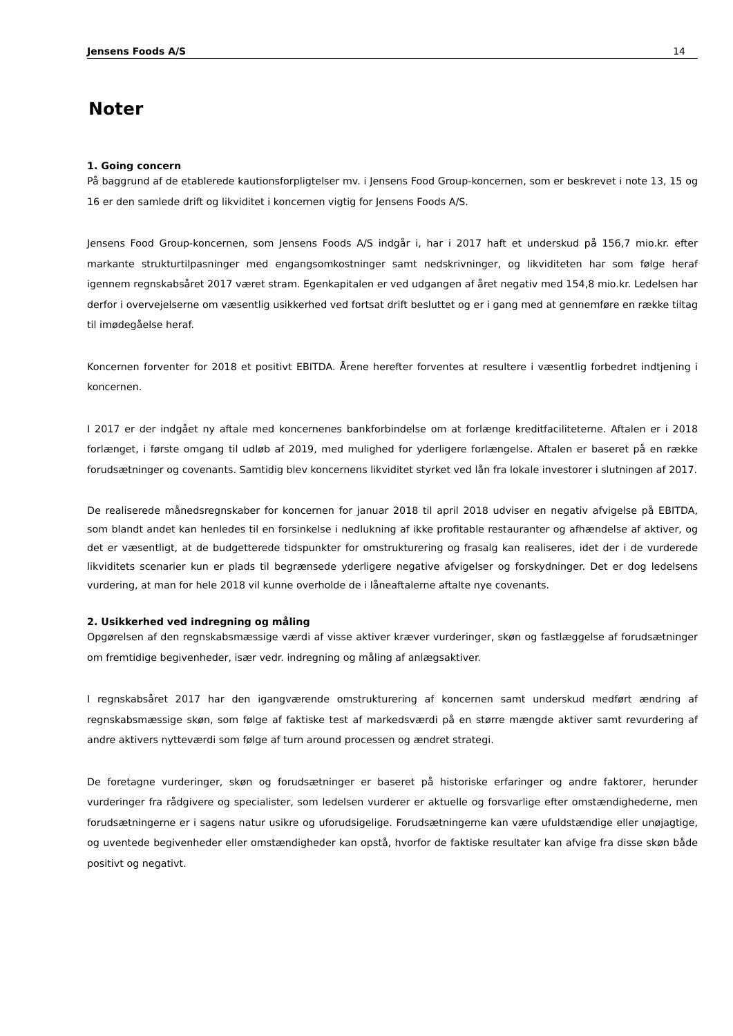Jensens Foods A/S 14
Noter
1. Going concern
På baggrund af de etablerede kautionsforpligtelser mv. i Jensens Food Group-koncernen, som er beskrevet i note 13, 15 og 16 er den samlede drift og likviditet i koncernen vigtig for Jensens Foods A/S.
Jensens Food Group-koncernen, som Jensens Foods A/S indgår i, har i 2017 haft et underskud på 156,7 mio.kr. efter markante strukturtilpasninger med engangsomkostninger samt nedskrivninger, og likviditeten har som følge heraf igennem regnskabsåret 2017 været stram. Egenkapitalen er ved udgangen af året negativ med 154,8 mio.kr. Ledelsen har derfor i overvejelserne om væsentlig usikkerhed ved fortsat drift besluttet og er i gang med at gennemføre en række tiltag til imødegåelse heraf.
Koncernen forventer for 2018 et positivt EBITDA. Årene herefter forventes at resultere i væsentlig forbedret indtjening i koncernen.
I 2017 er der indgået ny aftale med koncernenes bankforbindelse om at forlænge kreditfaciliteterne. Aftalen er i 2018 forlænget, i første omgang til udløb af 2019, med mulighed for yderligere forlængelse. Aftalen er baseret på en række forudsætninger og covenants. Samtidig blev koncernens likviditet styrket ved lån fra lokale investorer i slutningen af 2017.
De realiserede månedsregnskaber for koncernen for januar 2018 til april 2018 udviser en negativ afvigelse på EBITDA, som blandt andet kan henledes til en forsinkelse i nedlukning af ikke profitable restauranter og afhændelse af aktiver, og det er væsentligt, at de budgetterede tidspunkter for omstrukturering og frasalg kan realiseres, idet der i de vurderede likviditets scenarier kun er plads til begrænsede yderligere negative afvigelser og forskydninger. Det er dog ledelsens vurdering, at man for hele 2018 vil kunne overholde de i låneaftalerne aftalte nye covenants.
2. Usikkerhed ved indregning og måling
Opgørelsen af den regnskabsmæssige værdi af visse aktiver kræver vurderinger, skøn og fastlæggelse af forudsætninger om fremtidige begivenheder, især vedr. indregning og måling af anlægsaktiver.
I regnskabsåret 2017 har den igangværende omstrukturering af koncernen samt underskud medført ændring af regnskabsmæssige skøn, som følge af faktiske test af markedsværdi på en større mængde aktiver samt revurdering af andre aktivers nytteværdi som følge af turn around processen og ændret strategi.
De foretagne vurderinger, skøn og forudsætninger er baseret på historiske erfaringer og andre faktorer, herunder vurderinger fra rådgivere og specialister, som ledelsen vurderer er aktuelle og forsvarlige efter omstændighederne, men forudsætningerne er i sagens natur usikre og uforudsigelige. Forudsætningerne kan være ufuldstændige eller unøjagtige, og uventede begivenheder eller omstændigheder kan opstå, hvorfor de faktiske resultater kan afvige fra disse skøn både positivt og negativt.